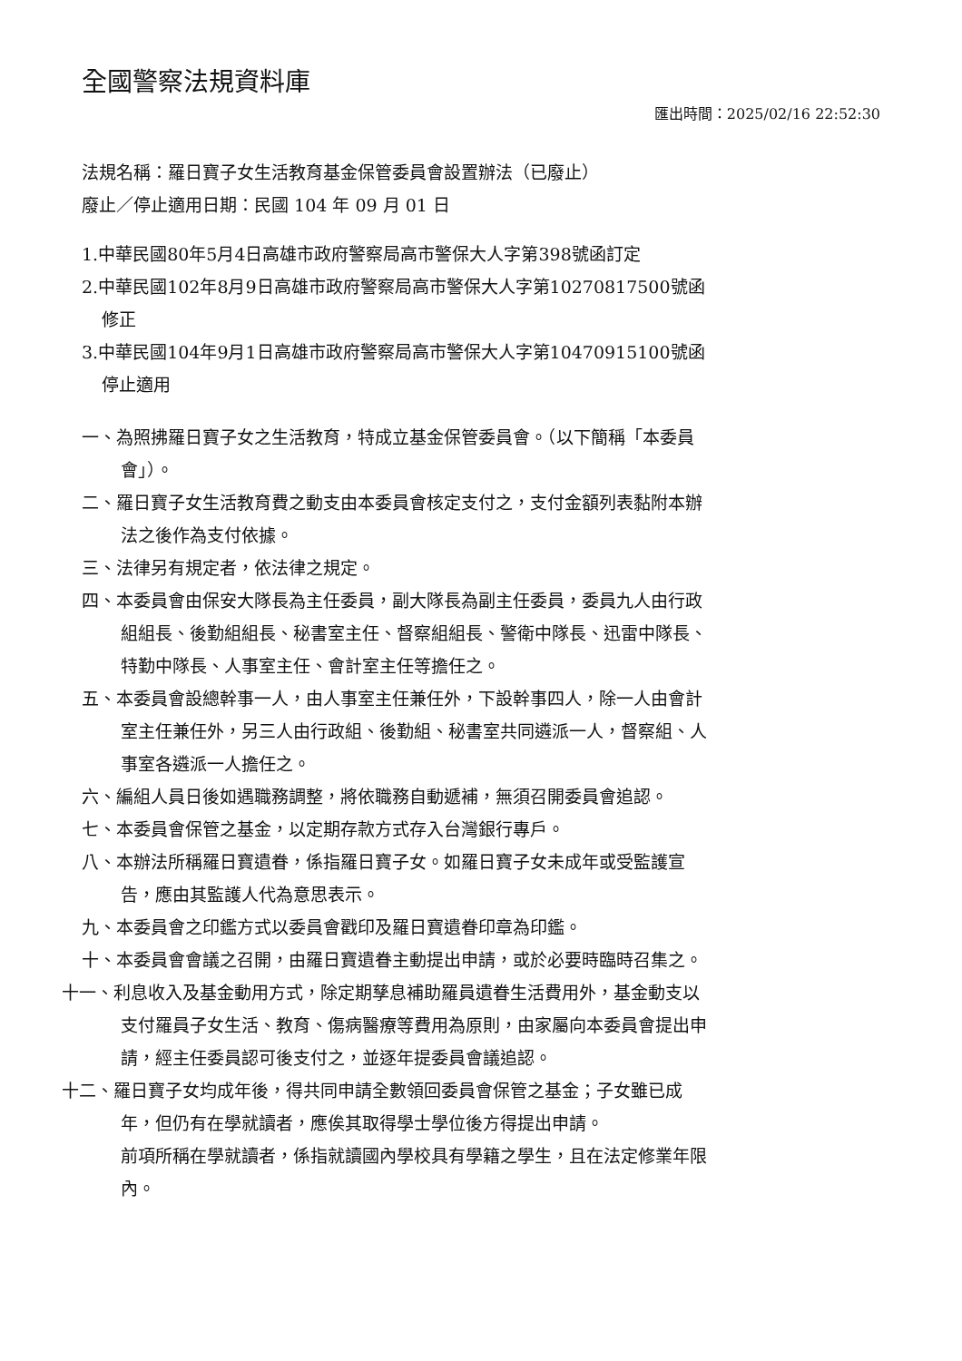全國警察法規資料庫
匯出時間：2025/02/16 22:52:30
法規名稱：羅日寶子女生活教育基金保管委員會設置辦法（已廢止）
廢止／停止適用日期：民國 104 年 09 月 01 日
1.中華民國80年5月4日高雄市政府警察局高市警保大人字第398號函訂定
2.中華民國102年8月9日高雄市政府警察局高市警保大人字第10270817500號函修正
3.中華民國104年9月1日高雄市政府警察局高市警保大人字第10470915100號函停止適用
一、為照拂羅日寶子女之生活教育，特成立基金保管委員會。（以下簡稱「本委員會」）。
二、羅日寶子女生活教育費之動支由本委員會核定支付之，支付金額列表黏附本辦法之後作為支付依據。
三、法律另有規定者，依法律之規定。
四、本委員會由保安大隊長為主任委員，副大隊長為副主任委員，委員九人由行政組組長、後勤組組長、秘書室主任、督察組組長、警衛中隊長、迅雷中隊長、特勤中隊長、人事室主任、會計室主任等擔任之。
五、本委員會設總幹事一人，由人事室主任兼任外，下設幹事四人，除一人由會計室主任兼任外，另三人由行政組、後勤組、秘書室共同遴派一人，督察組、人事室各遴派一人擔任之。
六、編組人員日後如遇職務調整，將依職務自動遞補，無須召開委員會追認。
七、本委員會保管之基金，以定期存款方式存入台灣銀行專戶。
八、本辦法所稱羅日寶遺眷，係指羅日寶子女。如羅日寶子女未成年或受監護宣告，應由其監護人代為意思表示。
九、本委員會之印鑑方式以委員會戳印及羅日寶遺眷印章為印鑑。
十、本委員會會議之召開，由羅日寶遺眷主動提出申請，或於必要時臨時召集之。
十一、利息收入及基金動用方式，除定期孳息補助羅員遺眷生活費用外，基金動支以支付羅員子女生活、教育、傷病醫療等費用為原則，由家屬向本委員會提出申請，經主任委員認可後支付之，並逐年提委員會議追認。
十二、羅日寶子女均成年後，得共同申請全數領回委員會保管之基金；子女雖已成年，但仍有在學就讀者，應俟其取得學士學位後方得提出申請。
前項所稱在學就讀者，係指就讀國內學校具有學籍之學生，且在法定修業年限內。